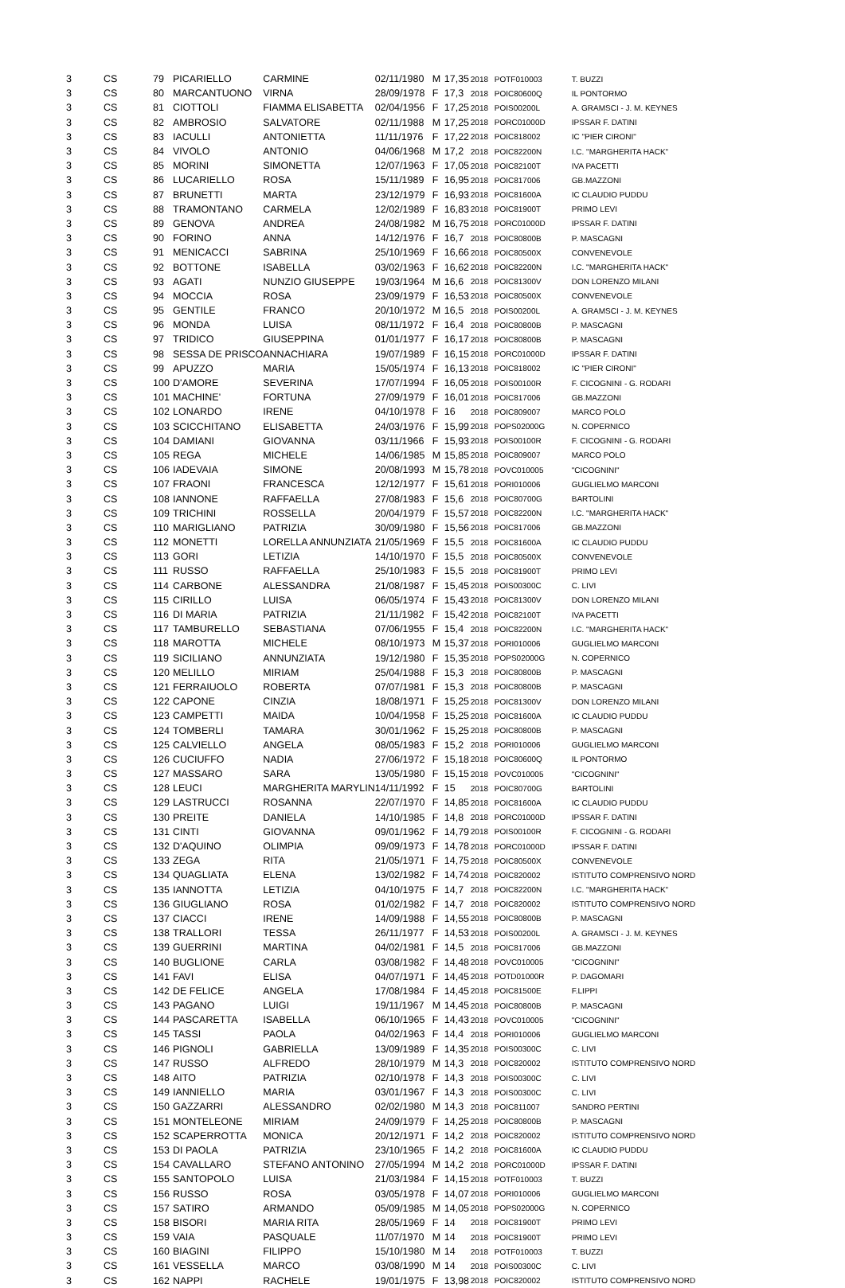| 3 | CS | 79 | PICARIELLO | CARMINE | 02/11/1980 | M | 17,35 | 2018 | POTF010003 | T. BUZZI |
| 3 | CS | 80 | MARCANTUONO | VIRNA | 28/09/1978 | F | 17,3 | 2018 | POIC80600Q | IL PONTORMO |
| 3 | CS | 81 | CIOTTOLI | FIAMMA ELISABETTA | 02/04/1956 | F | 17,25 | 2018 | POIS00200L | A. GRAMSCI - J. M. KEYNES |
| 3 | CS | 82 | AMBROSIO | SALVATORE | 02/11/1988 | M | 17,25 | 2018 | PORC01000D | IPSSAR F. DATINI |
| 3 | CS | 83 | IACULLI | ANTONIETTA | 11/11/1976 | F | 17,22 | 2018 | POIC818002 | IC "PIER CIRONI" |
| 3 | CS | 84 | VIVOLO | ANTONIO | 04/06/1968 | M | 17,2 | 2018 | POIC82200N | I.C. "MARGHERITA HACK" |
| 3 | CS | 85 | MORINI | SIMONETTA | 12/07/1963 | F | 17,05 | 2018 | POIC82100T | IVA PACETTI |
| 3 | CS | 86 | LUCARIELLO | ROSA | 15/11/1989 | F | 16,95 | 2018 | POIC817006 | GB.MAZZONI |
| 3 | CS | 87 | BRUNETTI | MARTA | 23/12/1979 | F | 16,93 | 2018 | POIC81600A | IC CLAUDIO PUDDU |
| 3 | CS | 88 | TRAMONTANO | CARMELA | 12/02/1989 | F | 16,83 | 2018 | POIC81900T | PRIMO LEVI |
| 3 | CS | 89 | GENOVA | ANDREA | 24/08/1982 | M | 16,75 | 2018 | PORC01000D | IPSSAR F. DATINI |
| 3 | CS | 90 | FORINO | ANNA | 14/12/1976 | F | 16,7 | 2018 | POIC80800B | P. MASCAGNI |
| 3 | CS | 91 | MENICACCI | SABRINA | 25/10/1969 | F | 16,66 | 2018 | POIC80500X | CONVENEVOLE |
| 3 | CS | 92 | BOTTONE | ISABELLA | 03/02/1963 | F | 16,62 | 2018 | POIC82200N | I.C. "MARGHERITA HACK" |
| 3 | CS | 93 | AGATI | NUNZIO GIUSEPPE | 19/03/1964 | M | 16,6 | 2018 | POIC81300V | DON LORENZO MILANI |
| 3 | CS | 94 | MOCCIA | ROSA | 23/09/1979 | F | 16,53 | 2018 | POIC80500X | CONVENEVOLE |
| 3 | CS | 95 | GENTILE | FRANCO | 20/10/1972 | M | 16,5 | 2018 | POIS00200L | A. GRAMSCI - J. M. KEYNES |
| 3 | CS | 96 | MONDA | LUISA | 08/11/1972 | F | 16,4 | 2018 | POIC80800B | P. MASCAGNI |
| 3 | CS | 97 | TRIDICO | GIUSEPPINA | 01/01/1977 | F | 16,17 | 2018 | POIC80800B | P. MASCAGNI |
| 3 | CS | 98 | SESSA DE PRISCO | ANNACHIARA | 19/07/1989 | F | 16,15 | 2018 | PORC01000D | IPSSAR F. DATINI |
| 3 | CS | 99 | APUZZO | MARIA | 15/05/1974 | F | 16,13 | 2018 | POIC818002 | IC "PIER CIRONI" |
| 3 | CS | 100 | D'AMORE | SEVERINA | 17/07/1994 | F | 16,05 | 2018 | POIS00100R | F. CICOGNINI - G. RODARI |
| 3 | CS | 101 | MACHINE' | FORTUNA | 27/09/1979 | F | 16,01 | 2018 | POIC817006 | GB.MAZZONI |
| 3 | CS | 102 | LONARDO | IRENE | 04/10/1978 | F | 16 | 2018 | POIC809007 | MARCO POLO |
| 3 | CS | 103 | SCICCHITANO | ELISABETTA | 24/03/1976 | F | 15,99 | 2018 | POPS02000G | N. COPERNICO |
| 3 | CS | 104 | DAMIANI | GIOVANNA | 03/11/1966 | F | 15,93 | 2018 | POIS00100R | F. CICOGNINI - G. RODARI |
| 3 | CS | 105 | REGA | MICHELE | 14/06/1985 | M | 15,85 | 2018 | POIC809007 | MARCO POLO |
| 3 | CS | 106 | IADEVAIA | SIMONE | 20/08/1993 | M | 15,78 | 2018 | POVC010005 | "CICOGNINI" |
| 3 | CS | 107 | FRAONI | FRANCESCA | 12/12/1977 | F | 15,61 | 2018 | PORI010006 | GUGLIELMO MARCONI |
| 3 | CS | 108 | IANNONE | RAFFAELLA | 27/08/1983 | F | 15,6 | 2018 | POIC80700G | BARTOLINI |
| 3 | CS | 109 | TRICHINI | ROSSELLA | 20/04/1979 | F | 15,57 | 2018 | POIC82200N | I.C. "MARGHERITA HACK" |
| 3 | CS | 110 | MARIGLIANO | PATRIZIA | 30/09/1980 | F | 15,56 | 2018 | POIC817006 | GB.MAZZONI |
| 3 | CS | 112 | MONETTI | LORELLA ANNUNZIATA | 21/05/1969 | F | 15,5 | 2018 | POIC81600A | IC CLAUDIO PUDDU |
| 3 | CS | 113 | GORI | LETIZIA | 14/10/1970 | F | 15,5 | 2018 | POIC80500X | CONVENEVOLE |
| 3 | CS | 111 | RUSSO | RAFFAELLA | 25/10/1983 | F | 15,5 | 2018 | POIC81900T | PRIMO LEVI |
| 3 | CS | 114 | CARBONE | ALESSANDRA | 21/08/1987 | F | 15,45 | 2018 | POIS00300C | C. LIVI |
| 3 | CS | 115 | CIRILLO | LUISA | 06/05/1974 | F | 15,43 | 2018 | POIC81300V | DON LORENZO MILANI |
| 3 | CS | 116 | DI MARIA | PATRIZIA | 21/11/1982 | F | 15,42 | 2018 | POIC82100T | IVA PACETTI |
| 3 | CS | 117 | TAMBURELLO | SEBASTIANA | 07/06/1955 | F | 15,4 | 2018 | POIC82200N | I.C. "MARGHERITA HACK" |
| 3 | CS | 118 | MAROTTA | MICHELE | 08/10/1973 | M | 15,37 | 2018 | PORI010006 | GUGLIELMO MARCONI |
| 3 | CS | 119 | SICILIANO | ANNUNZIATA | 19/12/1980 | F | 15,35 | 2018 | POPS02000G | N. COPERNICO |
| 3 | CS | 120 | MELILLO | MIRIAM | 25/04/1988 | F | 15,3 | 2018 | POIC80800B | P. MASCAGNI |
| 3 | CS | 121 | FERRAIUOLO | ROBERTA | 07/07/1981 | F | 15,3 | 2018 | POIC80800B | P. MASCAGNI |
| 3 | CS | 122 | CAPONE | CINZIA | 18/08/1971 | F | 15,25 | 2018 | POIC81300V | DON LORENZO MILANI |
| 3 | CS | 123 | CAMPETTI | MAIDA | 10/04/1958 | F | 15,25 | 2018 | POIC81600A | IC CLAUDIO PUDDU |
| 3 | CS | 124 | TOMBERLI | TAMARA | 30/01/1962 | F | 15,25 | 2018 | POIC80800B | P. MASCAGNI |
| 3 | CS | 125 | CALVIELLO | ANGELA | 08/05/1983 | F | 15,2 | 2018 | PORI010006 | GUGLIELMO MARCONI |
| 3 | CS | 126 | CUCIUFFO | NADIA | 27/06/1972 | F | 15,18 | 2018 | POIC80600Q | IL PONTORMO |
| 3 | CS | 127 | MASSARO | SARA | 13/05/1980 | F | 15,15 | 2018 | POVC010005 | "CICOGNINI" |
| 3 | CS | 128 | LEUCI | MARGHERITA MARYLIN | 14/11/1992 | F | 15 | 2018 | POIC80700G | BARTOLINI |
| 3 | CS | 129 | LASTRUCCI | ROSANNA | 22/07/1970 | F | 14,85 | 2018 | POIC81600A | IC CLAUDIO PUDDU |
| 3 | CS | 130 | PREITE | DANIELA | 14/10/1985 | F | 14,8 | 2018 | PORC01000D | IPSSAR F. DATINI |
| 3 | CS | 131 | CINTI | GIOVANNA | 09/01/1962 | F | 14,79 | 2018 | POIS00100R | F. CICOGNINI - G. RODARI |
| 3 | CS | 132 | D'AQUINO | OLIMPIA | 09/09/1973 | F | 14,78 | 2018 | PORC01000D | IPSSAR F. DATINI |
| 3 | CS | 133 | ZEGA | RITA | 21/05/1971 | F | 14,75 | 2018 | POIC80500X | CONVENEVOLE |
| 3 | CS | 134 | QUAGLIATA | ELENA | 13/02/1982 | F | 14,74 | 2018 | POIC820002 | ISTITUTO COMPRENSIVO NORD |
| 3 | CS | 135 | IANNOTTA | LETIZIA | 04/10/1975 | F | 14,7 | 2018 | POIC82200N | I.C. "MARGHERITA HACK" |
| 3 | CS | 136 | GIUGLIANO | ROSA | 01/02/1982 | F | 14,7 | 2018 | POIC820002 | ISTITUTO COMPRENSIVO NORD |
| 3 | CS | 137 | CIACCI | IRENE | 14/09/1988 | F | 14,55 | 2018 | POIC80800B | P. MASCAGNI |
| 3 | CS | 138 | TRALLORI | TESSA | 26/11/1977 | F | 14,53 | 2018 | POIS00200L | A. GRAMSCI - J. M. KEYNES |
| 3 | CS | 139 | GUERRINI | MARTINA | 04/02/1981 | F | 14,5 | 2018 | POIC817006 | GB.MAZZONI |
| 3 | CS | 140 | BUGLIONE | CARLA | 03/08/1982 | F | 14,48 | 2018 | POVC010005 | "CICOGNINI" |
| 3 | CS | 141 | FAVI | ELISA | 04/07/1971 | F | 14,45 | 2018 | POTD01000R | P. DAGOMARI |
| 3 | CS | 142 | DE FELICE | ANGELA | 17/08/1984 | F | 14,45 | 2018 | POIC81500E | F.LIPPI |
| 3 | CS | 143 | PAGANO | LUIGI | 19/11/1967 | M | 14,45 | 2018 | POIC80800B | P. MASCAGNI |
| 3 | CS | 144 | PASCARETTA | ISABELLA | 06/10/1965 | F | 14,43 | 2018 | POVC010005 | "CICOGNINI" |
| 3 | CS | 145 | TASSI | PAOLA | 04/02/1963 | F | 14,4 | 2018 | PORI010006 | GUGLIELMO MARCONI |
| 3 | CS | 146 | PIGNOLI | GABRIELLA | 13/09/1989 | F | 14,35 | 2018 | POIS00300C | C. LIVI |
| 3 | CS | 147 | RUSSO | ALFREDO | 28/10/1979 | M | 14,3 | 2018 | POIC820002 | ISTITUTO COMPRENSIVO NORD |
| 3 | CS | 148 | AITO | PATRIZIA | 02/10/1978 | F | 14,3 | 2018 | POIS00300C | C. LIVI |
| 3 | CS | 149 | IANNIELLO | MARIA | 03/01/1967 | F | 14,3 | 2018 | POIS00300C | C. LIVI |
| 3 | CS | 150 | GAZZARRI | ALESSANDRO | 02/02/1980 | M | 14,3 | 2018 | POIC811007 | SANDRO PERTINI |
| 3 | CS | 151 | MONTELEONE | MIRIAM | 24/09/1979 | F | 14,25 | 2018 | POIC80800B | P. MASCAGNI |
| 3 | CS | 152 | SCAPERROTTA | MONICA | 20/12/1971 | F | 14,2 | 2018 | POIC820002 | ISTITUTO COMPRENSIVO NORD |
| 3 | CS | 153 | DI PAOLA | PATRIZIA | 23/10/1965 | F | 14,2 | 2018 | POIC81600A | IC CLAUDIO PUDDU |
| 3 | CS | 154 | CAVALLARO | STEFANO ANTONINO | 27/05/1994 | M | 14,2 | 2018 | PORC01000D | IPSSAR F. DATINI |
| 3 | CS | 155 | SANTOPOLO | LUISA | 21/03/1984 | F | 14,15 | 2018 | POTF010003 | T. BUZZI |
| 3 | CS | 156 | RUSSO | ROSA | 03/05/1978 | F | 14,07 | 2018 | PORI010006 | GUGLIELMO MARCONI |
| 3 | CS | 157 | SATIRO | ARMANDO | 05/09/1985 | M | 14,05 | 2018 | POPS02000G | N. COPERNICO |
| 3 | CS | 158 | BISORI | MARIA RITA | 28/05/1969 | F | 14 | 2018 | POIC81900T | PRIMO LEVI |
| 3 | CS | 159 | VAIA | PASQUALE | 11/07/1970 | M | 14 | 2018 | POIC81900T | PRIMO LEVI |
| 3 | CS | 160 | BIAGINI | FILIPPO | 15/10/1980 | M | 14 | 2018 | POTF010003 | T. BUZZI |
| 3 | CS | 161 | VESSELLA | MARCO | 03/08/1990 | M | 14 | 2018 | POIS00300C | C. LIVI |
| 3 | CS | 162 | NAPPI | RACHELE | 19/01/1975 | F | 13,98 | 2018 | POIC820002 | ISTITUTO COMPRENSIVO NORD |